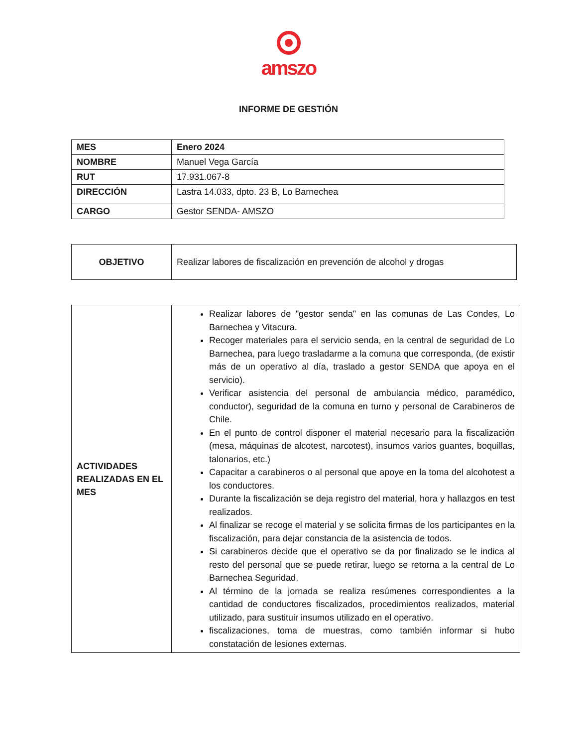amszo
INFORME DE GESTIÓN
| MES | Enero 2024 |
| NOMBRE | Manuel Vega García |
| RUT | 17.931.067-8 |
| DIRECCIÓN | Lastra 14.033, dpto. 23 B, Lo Barnechea |
| CARGO | Gestor SENDA- AMSZO |
| OBJETIVO | Realizar labores de fiscalización en prevención de alcohol y drogas |
| ACTIVIDADES REALIZADAS EN EL MES | Realizar labores de "gestor senda" en las comunas de Las Condes, Lo Barnechea y Vitacura. Recoger materiales para el servicio senda, en la central de seguridad de Lo Barnechea, para luego trasladarme a la comuna que corresponda, (de existir más de un operativo al día, traslado a gestor SENDA que apoya en el servicio). Verificar asistencia del personal de ambulancia médico, paramédico, conductor), seguridad de la comuna en turno y personal de Carabineros de Chile. En el punto de control disponer el material necesario para la fiscalización (mesa, máquinas de alcotest, narcotest), insumos varios guantes, boquillas, talonarios, etc.) Capacitar a carabineros o al personal que apoye en la toma del alcohotest a los conductores. Durante la fiscalización se deja registro del material, hora y hallazgos en test realizados. Al finalizar se recoge el material y se solicita firmas de los participantes en la fiscalización, para dejar constancia de la asistencia de todos. Si carabineros decide que el operativo se da por finalizado se le indica al resto del personal que se puede retirar, luego se retorna a la central de Lo Barnechea Seguridad. Al término de la jornada se realiza resúmenes correspondientes a la cantidad de conductores fiscalizados, procedimientos realizados, material utilizado, para sustituir insumos utilizado en el operativo. fiscalizaciones, toma de muestras, como también informar si hubo constatación de lesiones externas. |